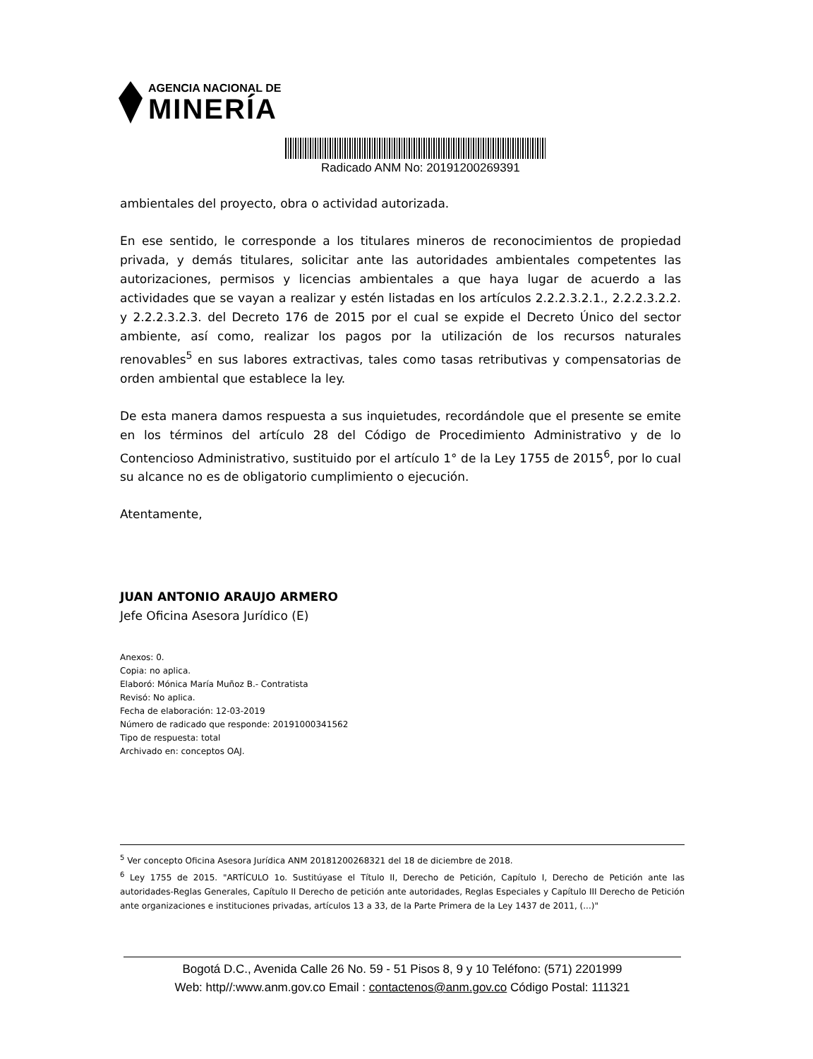AGENCIA NACIONAL DE
MINERÍA
Radicado ANM No: 20191200269391
ambientales del proyecto, obra o actividad autorizada.
En ese sentido, le corresponde a los titulares mineros de reconocimientos de propiedad privada, y demás titulares, solicitar ante las autoridades ambientales competentes las autorizaciones, permisos y licencias ambientales a que haya lugar de acuerdo a las actividades que se vayan a realizar y estén listadas en los artículos 2.2.2.3.2.1., 2.2.2.3.2.2. y 2.2.2.3.2.3. del Decreto 176 de 2015 por el cual se expide el Decreto Único del sector ambiente, así como, realizar los pagos por la utilización de los recursos naturales renovables<sup>5</sup> en sus labores extractivas, tales como tasas retributivas y compensatorias de orden ambiental que establece la ley.
De esta manera damos respuesta a sus inquietudes, recordándole que el presente se emite en los términos del artículo 28 del Código de Procedimiento Administrativo y de lo Contencioso Administrativo, sustituido por el artículo 1° de la Ley 1755 de 2015<sup>6</sup>, por lo cual su alcance no es de obligatorio cumplimiento o ejecución.
Atentamente,
JUAN ANTONIO ARAUJO ARMERO
Jefe Oficina Asesora Jurídico (E)
Anexos: 0.
Copia: no aplica.
Elaboró: Mónica María Muñoz B.- Contratista
Revisó: No aplica.
Fecha de elaboración: 12-03-2019
Número de radicado que responde: 20191000341562
Tipo de respuesta: total
Archivado en: conceptos OAJ.
<sup>5</sup> Ver concepto Oficina Asesora Jurídica ANM 20181200268321 del 18 de diciembre de 2018.
<sup>6</sup> Ley 1755 de 2015. "ARTÍCULO 1o. Sustitúyase el Título II, Derecho de Petición, Capítulo I, Derecho de Petición ante las autoridades-Reglas Generales, Capítulo II Derecho de petición ante autoridades, Reglas Especiales y Capítulo III Derecho de Petición ante organizaciones e instituciones privadas, artículos 13 a 33, de la Parte Primera de la Ley 1437 de 2011, (...)"
Bogotá D.C., Avenida Calle 26 No. 59 - 51 Pisos 8, 9 y 10 Teléfono: (571) 2201999
Web: http//:www.anm.gov.co Email : contactenos@anm.gov.co Código Postal: 111321